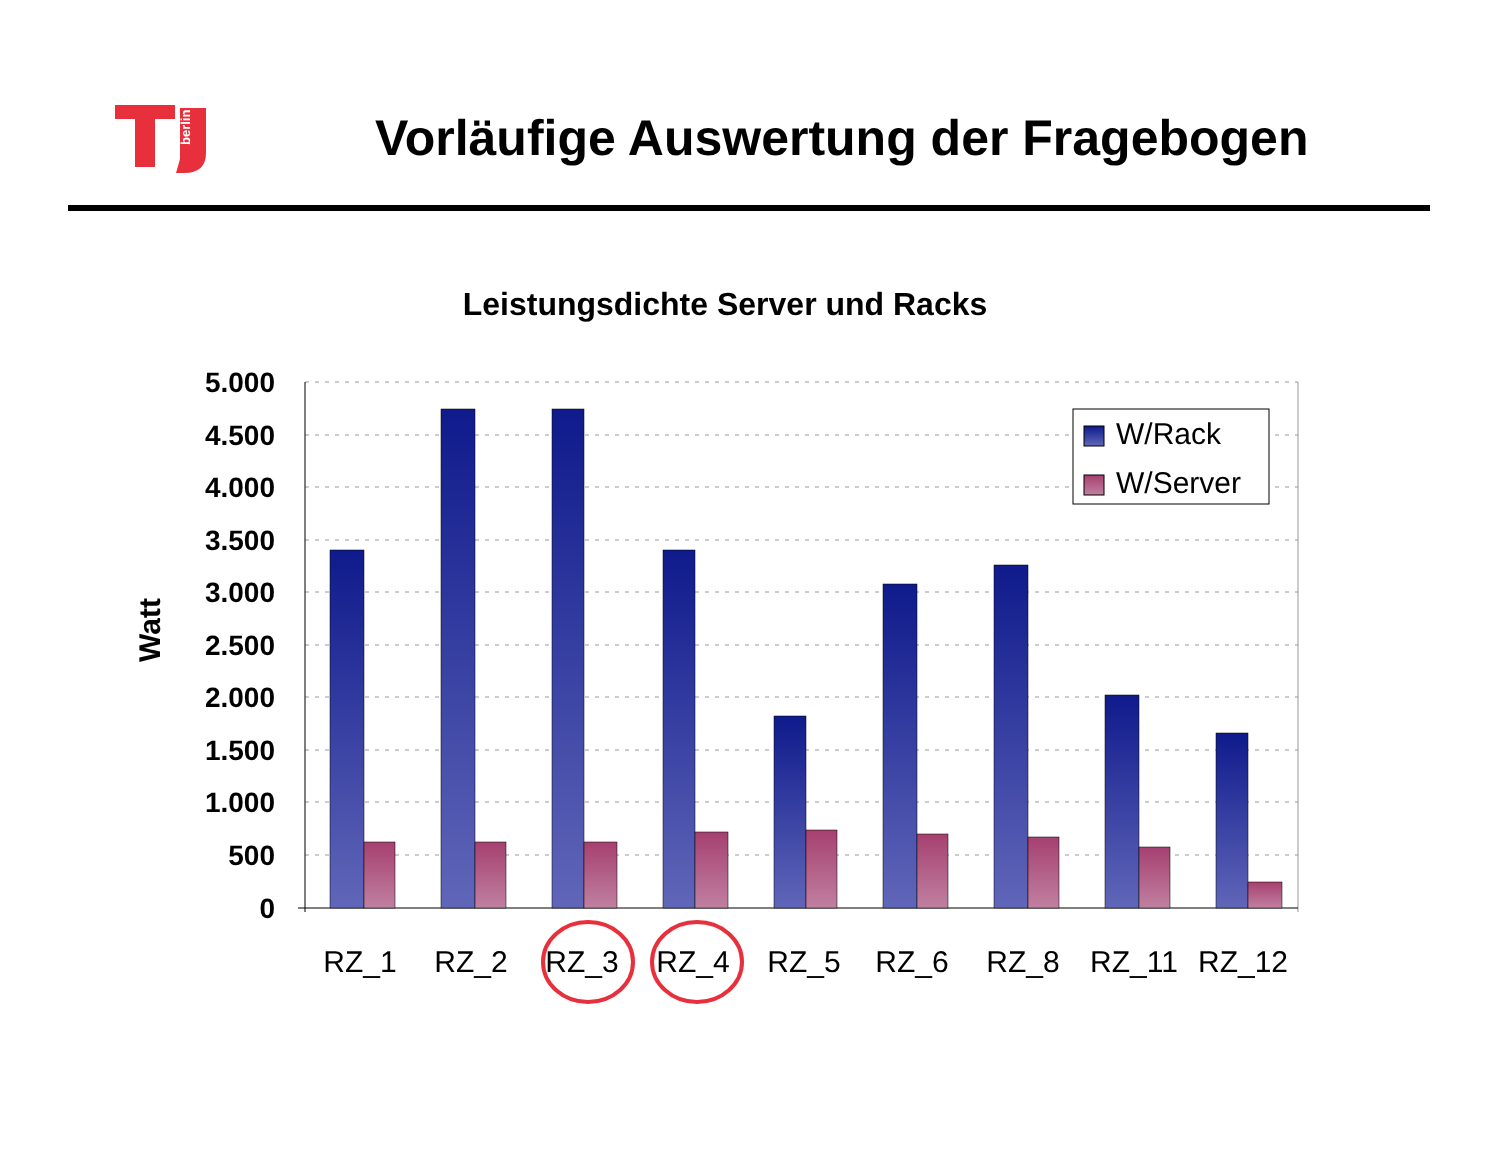berlin
Vorläufige Auswertung der Fragebogen
Leistungsdichte Server und Racks
5.000
4.500
4.000
3.500
3.000
2.500
2.000
1.500
1.000
500
0
Watt
RZ_1
RZ_2
RZ_3
RZ_4
RZ_5
RZ_6
RZ_8
RZ_11
RZ_12
W/Rack
W/Server